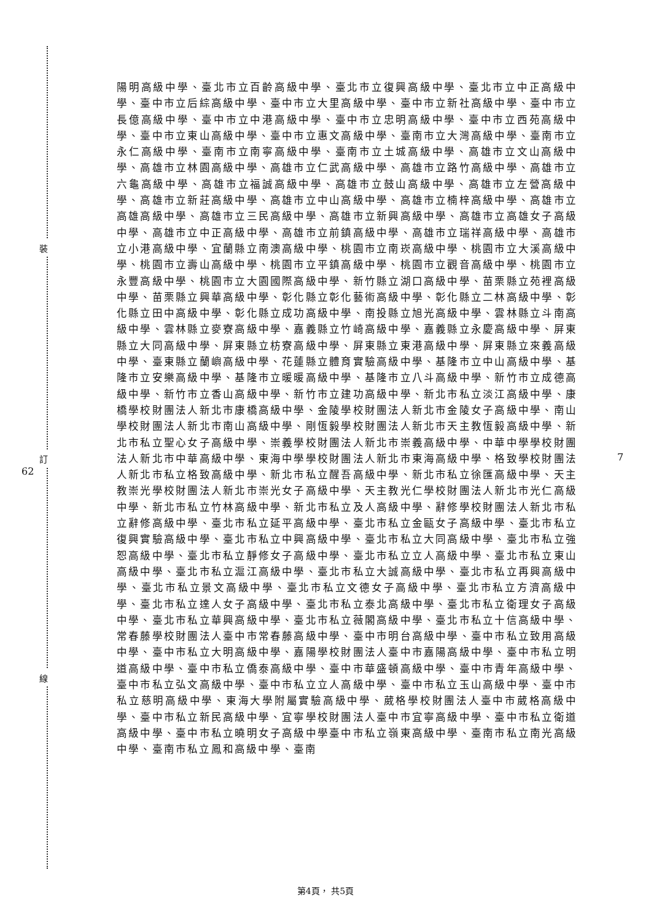裝
訂
線
62
7
陽明高級中學、臺北市立百齡高級中學、臺北市立復興高級中學、臺北市立中正高級中學、臺中市立后綜高級中學、臺中市立大里高級中學、臺中市立新社高級中學、臺中市立長億高級中學、臺中市立中港高級中學、臺中市立忠明高級中學、臺中市立西苑高級中學、臺中市立東山高級中學、臺中市立惠文高級中學、臺南市立大灣高級中學、臺南市立永仁高級中學、臺南市立南寧高級中學、臺南市立土城高級中學、高雄市立文山高級中學、高雄市立林園高級中學、高雄市立仁武高級中學、高雄市立路竹高級中學、高雄市立六龜高級中學、高雄市立福誠高級中學、高雄市立鼓山高級中學、高雄市立左營高級中學、高雄市立新莊高級中學、高雄市立中山高級中學、高雄市立楠梓高級中學、高雄市立高雄高級中學、高雄市立三民高級中學、高雄市立新興高級中學、高雄市立高雄女子高級中學、高雄市立中正高級中學、高雄市立前鎮高級中學、高雄市立瑞祥高級中學、高雄市立小港高級中學、宜蘭縣立南澳高級中學、桃園市立南崁高級中學、桃園市立大溪高級中學、桃園市立壽山高級中學、桃園市立平鎮高級中學、桃園市立觀音高級中學、桃園市立永豐高級中學、桃園市立大園國際高級中學、新竹縣立湖口高級中學、苗栗縣立苑裡高級中學、苗栗縣立興華高級中學、彰化縣立彰化藝術高級中學、彰化縣立二林高級中學、彰化縣立田中高級中學、彰化縣立成功高級中學、南投縣立旭光高級中學、雲林縣立斗南高級中學、雲林縣立麥寮高級中學、嘉義縣立竹崎高級中學、嘉義縣立永慶高級中學、屏東縣立大同高級中學、屏東縣立枋寮高級中學、屏東縣立東港高級中學、屏東縣立來義高級中學、臺東縣立蘭嶼高級中學、花蓮縣立體育實驗高級中學、基隆市立中山高級中學、基隆市立安樂高級中學、基隆市立暖暖高級中學、基隆市立八斗高級中學、新竹市立成德高級中學、新竹市立香山高級中學、新竹市立建功高級中學、新北市私立淡江高級中學、康橋學校財團法人新北市康橋高級中學、金陵學校財團法人新北市金陵女子高級中學、南山學校財團法人新北市南山高級中學、剛恆毅學校財團法人新北市天主教恆毅高級中學、新北市私立聖心女子高級中學、崇義學校財團法人新北市崇義高級中學、中華中學學校財團法人新北市中華高級中學、東海中學學校財團法人新北市東海高級中學、格致學校財團法人新北市私立格致高級中學、新北市私立醒吾高級中學、新北市私立徐匯高級中學、天主教崇光學校財團法人新北市崇光女子高級中學、天主教光仁學校財團法人新北市光仁高級中學、新北市私立竹林高級中學、新北市私立及人高級中學、辭修學校財團法人新北市私立辭修高級中學、臺北市私立延平高級中學、臺北市私立金甌女子高級中學、臺北市私立復興實驗高級中學、臺北市私立中興高級中學、臺北市私立大同高級中學、臺北市私立強恕高級中學、臺北市私立靜修女子高級中學、臺北市私立立人高級中學、臺北市私立東山高級中學、臺北市私立滬江高級中學、臺北市私立大誠高級中學、臺北市私立再興高級中學、臺北市私立景文高級中學、臺北市私立文德女子高級中學、臺北市私立方濟高級中學、臺北市私立達人女子高級中學、臺北市私立泰北高級中學、臺北市私立衛理女子高級中學、臺北市私立華興高級中學、臺北市私立薇閣高級中學、臺北市私立十信高級中學、常春藤學校財團法人臺中市常春藤高級中學、臺中市明台高級中學、臺中市私立致用高級中學、臺中市私立大明高級中學、嘉陽學校財團法人臺中市嘉陽高級中學、臺中市私立明道高級中學、臺中市私立僑泰高級中學、臺中市華盛頓高級中學、臺中市青年高級中學、臺中市私立弘文高級中學、臺中市私立立人高級中學、臺中市私立玉山高級中學、臺中市私立慈明高級中學、東海大學附屬實驗高級中學、葳格學校財團法人臺中市葳格高級中學、臺中市私立新民高級中學、宜寧學校財團法人臺中市宜寧高級中學、臺中市私立衛道高級中學、臺中市私立曉明女子高級中學臺中市私立嶺東高級中學、臺南市私立南光高級中學、臺南市私立鳳和高級中學、臺南
第4頁， 共5頁